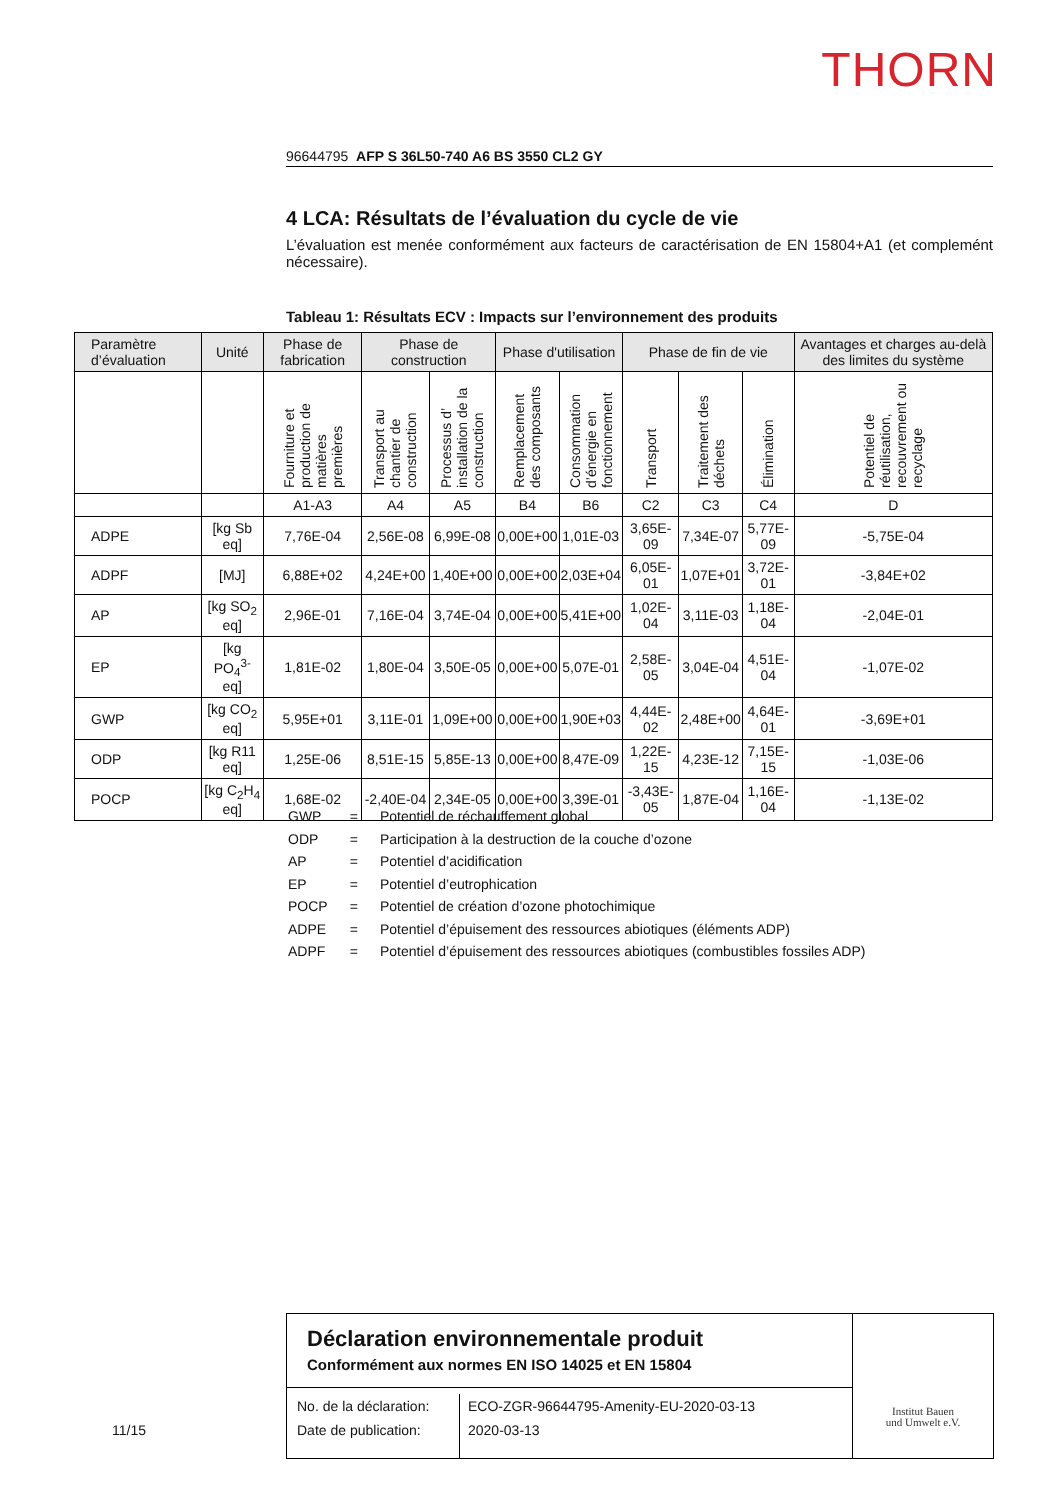THORN
96644795 AFP S 36L50-740 A6 BS 3550 CL2 GY
4 LCA: Résultats de l’évaluation du cycle de vie
L’évaluation est menée conformément aux facteurs de caractérisation de EN 15804+A1 (et complemént nécessaire).
Tableau 1: Résultats ECV : Impacts sur l’environnement des produits
| Paramètre d’évaluation | Unité | Phase de fabrication | Phase de construction | | Phase d'utilisation | | Phase de fin de vie | | | Avantages et charges au-delà des limites du système |
| --- | --- | --- | --- | --- | --- | --- | --- | --- | --- | --- |
| | | Fourniture et production de matières premières | Transport au chantier de construction | Processus d’ installation de la construction | Remplacement des composants | Consommation d’énergie en fonctionnement | Transport | Traitement des déchets | Élimination | Potentiel de réutilisation, recouvrement ou recyclage |
| | | A1-A3 | A4 | A5 | B4 | B6 | C2 | C3 | C4 | D |
| ADPE | [kg Sb eq] | 7,76E-04 | 2,56E-08 | 6,99E-08 | 0,00E+00 | 1,01E-03 | 3,65E-09 | 7,34E-07 | 5,77E-09 | -5,75E-04 |
| ADPF | [MJ] | 6,88E+02 | 4,24E+00 | 1,40E+00 | 0,00E+00 | 2,03E+04 | 6,05E-01 | 1,07E+01 | 3,72E-01 | -3,84E+02 |
| AP | [kg SO<sub>2</sub> eq] | 2,96E-01 | 7,16E-04 | 3,74E-04 | 0,00E+00 | 5,41E+00 | 1,02E-04 | 3,11E-03 | 1,18E-04 | -2,04E-01 |
| EP | [kg PO<sub>4</sub><sup>3-</sup> eq] | 1,81E-02 | 1,80E-04 | 3,50E-05 | 0,00E+00 | 5,07E-01 | 2,58E-05 | 3,04E-04 | 4,51E-04 | -1,07E-02 |
| GWP | [kg CO<sub>2</sub> eq] | 5,95E+01 | 3,11E-01 | 1,09E+00 | 0,00E+00 | 1,90E+03 | 4,44E-02 | 2,48E+00 | 4,64E-01 | -3,69E+01 |
| ODP | [kg R11 eq] | 1,25E-06 | 8,51E-15 | 5,85E-13 | 0,00E+00 | 8,47E-09 | 1,22E-15 | 4,23E-12 | 7,15E-15 | -1,03E-06 |
| POCP | [kg C<sub>2</sub>H<sub>4</sub> eq] | 1,68E-02 | -2,40E-04 | 2,34E-05 | 0,00E+00 | 3,39E-01 | -3,43E-05 | 1,87E-04 | 1,16E-04 | -1,13E-02 |
| GWP | = | Potentiel de réchauffement global |
| ODP | = | Participation à la destruction de la couche d’ozone |
| AP | = | Potentiel d’acidification |
| EP | = | Potentiel d’eutrophication |
| POCP | = | Potentiel de création d’ozone photochimique |
| ADPE | = | Potentiel d’épuisement des ressources abiotiques (éléments ADP) |
| ADPF | = | Potentiel d’épuisement des ressources abiotiques (combustibles fossiles ADP) |
11/15
Déclaration environnementale produit
Conformément aux normes EN ISO 14025 et EN 15804
No. de la déclaration:
Date de publication:
ECO-ZGR-96644795-Amenity-EU-2020-03-13
2020-03-13
Institut Bauen
und Umwelt e.V.